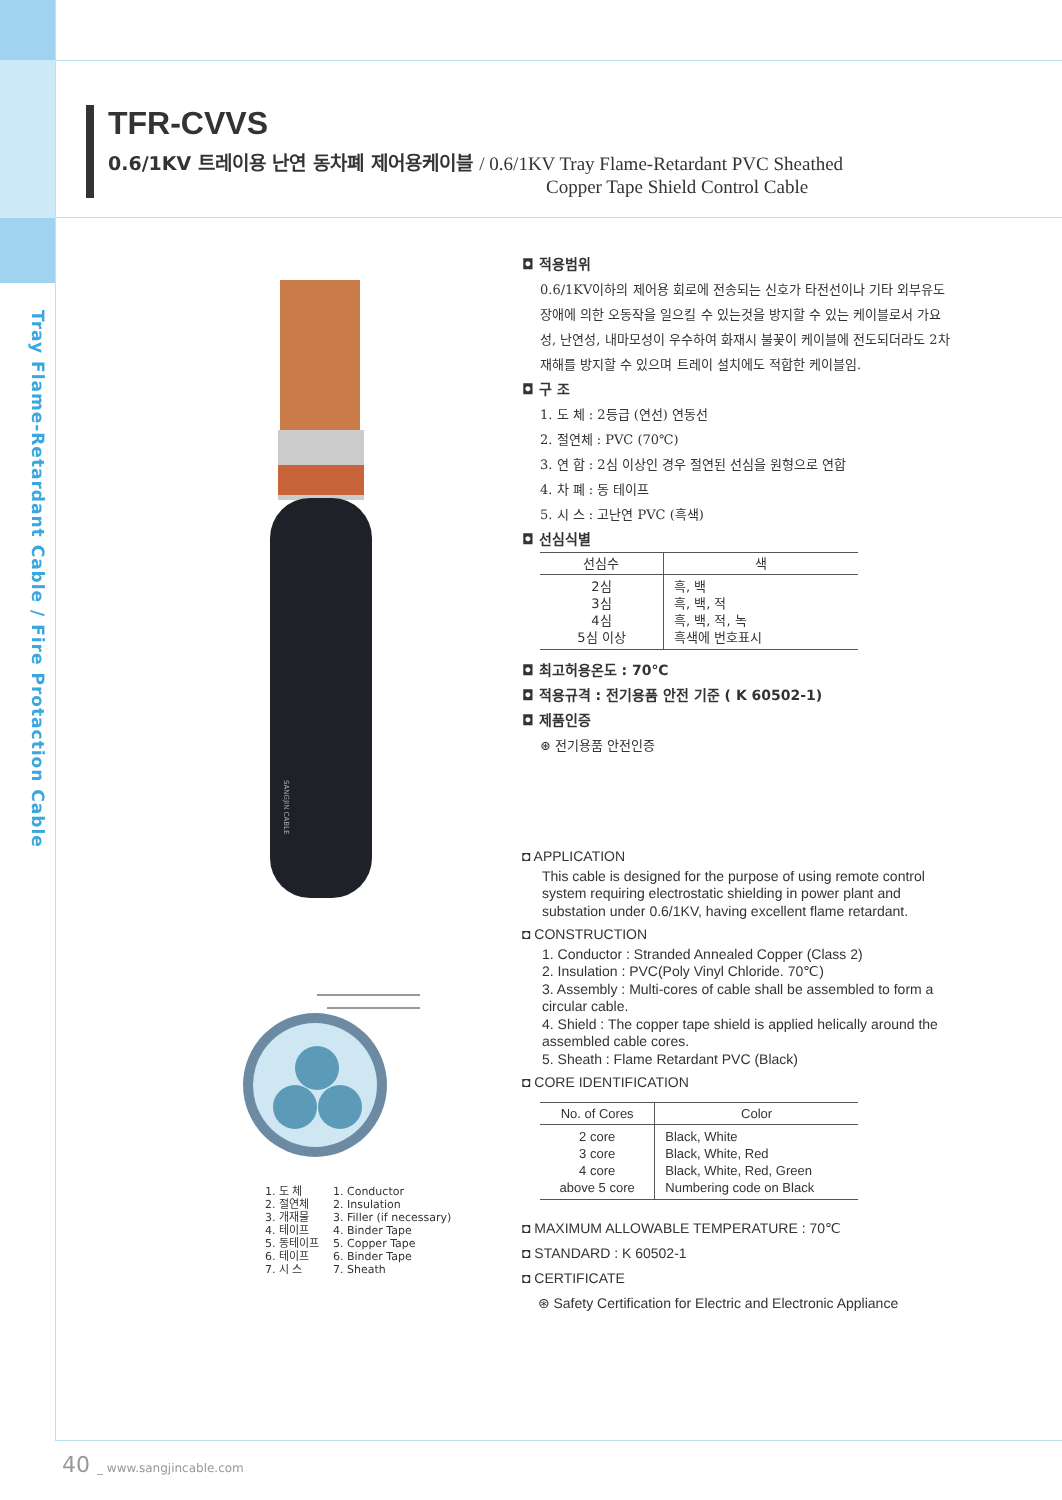Tray Flame-Retardant Cable / Fire Protaction Cable
TFR-CVVS
0.6/1KV 트레이용 난연 동차폐 제어용케이블 / 0.6/1KV Tray Flame-Retardant PVC Sheathed
Copper Tape Shield Control Cable
SANGJIN CABLE
1. 도 체
2. 절연체
3. 개재물
4. 테이프
5. 동테이프
6. 테이프
7. 시 스
1. Conductor
2. Insulation
3. Filler (if necessary)
4. Binder Tape
5. Copper Tape
6. Binder Tape
7. Sheath
◘ 적용범위
0.6/1KV이하의 제어용 회로에 전송되는 신호가 타전선이나 기타 외부유도장애에 의한 오동작을 일으킬 수 있는것을 방지할 수 있는 케이블로서 가요성, 난연성, 내마모성이 우수하여 화재시 불꽃이 케이블에 전도되더라도 2차 재해를 방지할 수 있으며 트레이 설치에도 적합한 케이블임.
◘ 구 조
1. 도 체 : 2등급 (연선) 연동선
2. 절연체 : PVC (70℃)
3. 연 합 : 2심 이상인 경우 절연된 선심을 원형으로 연합
4. 차 폐 : 동 테이프
5. 시 스 : 고난연 PVC (흑색)
◘ 선심식별
| 선심수 | 색 |
| --- | --- |
| 2심 3심 4심 5심 이상 | 흑, 백 흑, 백, 적 흑, 백, 적, 녹 흑색에 번호표시 |
◘ 최고허용온도 : 70℃
◘ 적용규격 : 전기용품 안전 기준 ( K 60502-1)
◘ 제품인증
⊛ 전기용품 안전인증
◘ APPLICATION
This cable is designed for the purpose of using remote control system requiring electrostatic shielding in power plant and substation under 0.6/1KV, having excellent flame retardant.
◘ CONSTRUCTION
1. Conductor : Stranded Annealed Copper (Class 2)
2. Insulation : PVC(Poly Vinyl Chloride. 70℃)
3. Assembly : Multi-cores of cable shall be assembled to form a circular cable.
4. Shield : The copper tape shield is applied helically around the assembled cable cores.
5. Sheath : Flame Retardant PVC (Black)
◘ CORE IDENTIFICATION
| No. of Cores | Color |
| --- | --- |
| 2 core 3 core 4 core above 5 core | Black, White Black, White, Red Black, White, Red, Green Numbering code on Black |
◘ MAXIMUM ALLOWABLE TEMPERATURE : 70℃
◘ STANDARD : K 60502-1
◘ CERTIFICATE
⊛ Safety Certification for Electric and Electronic Appliance
40 _ www.sangjincable.com